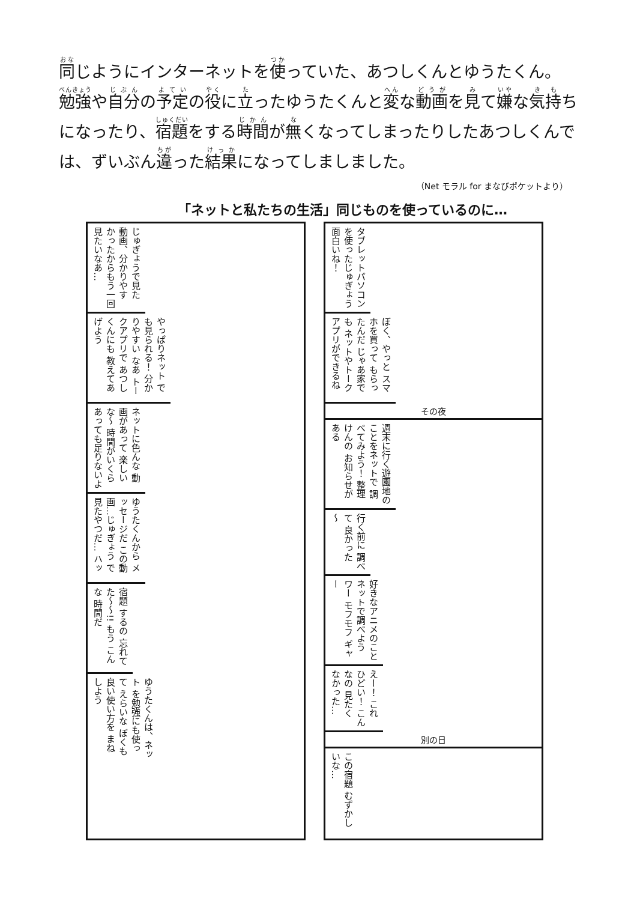同じようにインターネットを使っていた、あつしくんとゆうたくん。勉強や自分の予定の役に立ったゆうたくんと変な動画を見て嫌な気持ちになったり、宿題をする時間が無くなってしまったりしたあつしくんでは、ずいぶん違った結果になってしましました。
（Net モラル for まなびポケットより）
「ネットと私たちの生活」同じものを使っているのに…
じゅぎょうで見た 動画、分かりやす かったからもう一回 見たいなあ…
やっぱりネット でも見られる！ 分かりやすい なあ トークアプリで あつしくんにも 教えてあげよう
ネットに色んな 動画があって 楽しいな〜 時間がいくら あっても足りないよ
ゆうたくんから メッセージだ この動画…じゅぎょう で見たやつだ… ハッ
宿題 するの 忘れて た〜〜!! もう こんな 時間だ
ゆうたくんは、ネット を勉強にも使って えらいな ぼくも良い使い方を まねしよう
タブレットパソコン を使ったじゅぎょう 面白いね！
ぼく、やっと スマホを買って もらったんだ じゃあ家でも ネットやトーク アプリができるね
その夜
週末に行く遊園地の ことをネットで 調べてみよう！ 整理けんの お知らせがある
行く前に 調べて 良かった 〜
好きなアニメのこと ネットで調べよう ワー モフモフ ギャー
えー！ これ ひどい！ こんなの 見たく なかった…
別の日
この宿題 むずかしいな…